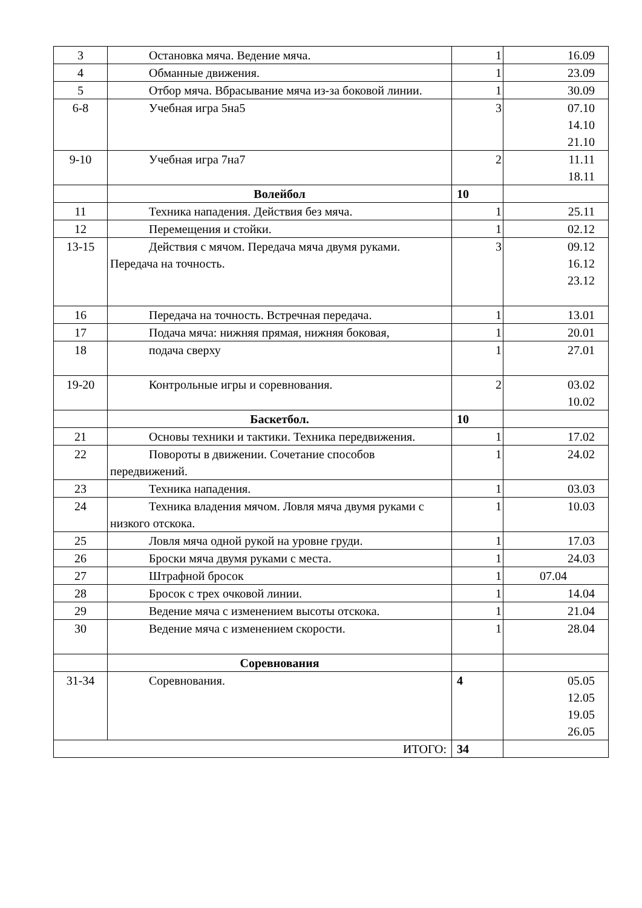| 3 | Остановка мяча. Ведение мяча. | 1 | 16.09 |
| 4 | Обманные движения. | 1 | 23.09 |
| 5 | Отбор мяча. Вбрасывание мяча из-за боковой линии. | 1 | 30.09 |
| 6-8 | Учебная игра 5на5 | 3 | 07.10 14.10 21.10 |
| 9-10 | Учебная игра 7на7 | 2 | 11.11 18.11 |
| | Волейбол | 10 | |
| 11 | Техника нападения. Действия без мяча. | 1 | 25.11 |
| 12 | Перемещения и стойки. | 1 | 02.12 |
| 13-15 | Действия с мячом. Передача мяча двумя руками. Передача на точность. | 3 | 09.12 16.12 23.12 |
| 16 | Передача на точность. Встречная передача. | 1 | 13.01 |
| 17 | Подача мяча: нижняя прямая, нижняя боковая, | 1 | 20.01 |
| 18 | подача сверху | 1 | 27.01 |
| 19-20 | Контрольные игры и соревнования. | 2 | 03.02 10.02 |
| | Баскетбол. | 10 | |
| 21 | Основы техники и тактики. Техника передвижения. | 1 | 17.02 |
| 22 | Повороты в движении. Сочетание способов передвижений. | 1 | 24.02 |
| 23 | Техника нападения. | 1 | 03.03 |
| 24 | Техника владения мячом. Ловля мяча двумя руками с низкого отскока. | 1 | 10.03 |
| 25 | Ловля мяча одной рукой на уровне груди. | 1 | 17.03 |
| 26 | Броски мяча двумя руками с места. | 1 | 24.03 |
| 27 | Штрафной бросок | 1 | 07.04 |
| 28 | Бросок с трех очковой линии. | 1 | 14.04 |
| 29 | Ведение мяча с изменением высоты отскока. | 1 | 21.04 |
| 30 | Ведение мяча с изменением скорости. | 1 | 28.04 |
| | Соревнования | | |
| 31-34 | Соревнования. | 4 | 05.05 12.05 19.05 26.05 |
| ИТОГО: | | 34 | |